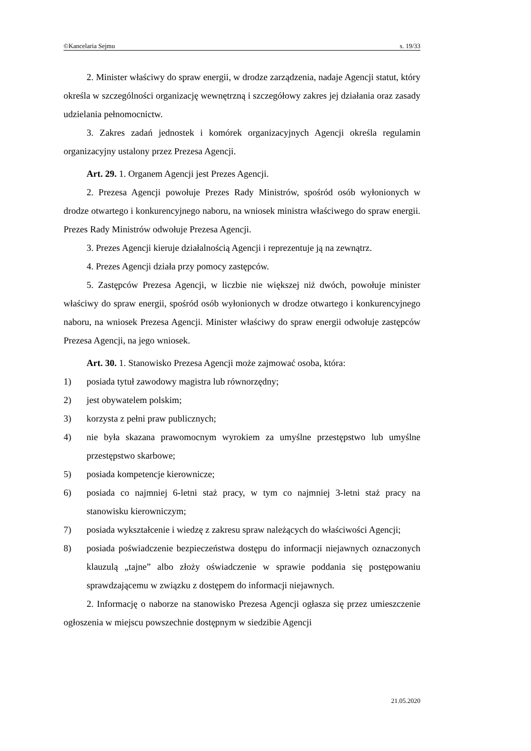©Kancelaria Sejmu s. 19/33
2. Minister właściwy do spraw energii, w drodze zarządzenia, nadaje Agencji statut, który określa w szczególności organizację wewnętrzną i szczegółowy zakres jej działania oraz zasady udzielania pełnomocnictw.
3. Zakres zadań jednostek i komórek organizacyjnych Agencji określa regulamin organizacyjny ustalony przez Prezesa Agencji.
Art. 29. 1. Organem Agencji jest Prezes Agencji.
2. Prezesa Agencji powołuje Prezes Rady Ministrów, spośród osób wyłonionych w drodze otwartego i konkurencyjnego naboru, na wniosek ministra właściwego do spraw energii. Prezes Rady Ministrów odwołuje Prezesa Agencji.
3. Prezes Agencji kieruje działalnością Agencji i reprezentuje ją na zewnątrz.
4. Prezes Agencji działa przy pomocy zastępców.
5. Zastępców Prezesa Agencji, w liczbie nie większej niż dwóch, powołuje minister właściwy do spraw energii, spośród osób wyłonionych w drodze otwartego i konkurencyjnego naboru, na wniosek Prezesa Agencji. Minister właściwy do spraw energii odwołuje zastępców Prezesa Agencji, na jego wniosek.
Art. 30. 1. Stanowisko Prezesa Agencji może zajmować osoba, która:
1) posiada tytuł zawodowy magistra lub równorzędny;
2) jest obywatelem polskim;
3) korzysta z pełni praw publicznych;
4) nie była skazana prawomocnym wyrokiem za umyślne przestępstwo lub umyślne przestępstwo skarbowe;
5) posiada kompetencje kierownicze;
6) posiada co najmniej 6-letni staż pracy, w tym co najmniej 3-letni staż pracy na stanowisku kierowniczym;
7) posiada wykształcenie i wiedzę z zakresu spraw należących do właściwości Agencji;
8) posiada poświadczenie bezpieczeństwa dostępu do informacji niejawnych oznaczonych klauzulą „tajne” albo złoży oświadczenie w sprawie poddania się postępowaniu sprawdzającemu w związku z dostępem do informacji niejawnych.
2. Informację o naborze na stanowisko Prezesa Agencji ogłasza się przez umieszczenie ogłoszenia w miejscu powszechnie dostępnym w siedzibie Agencji
21.05.2020